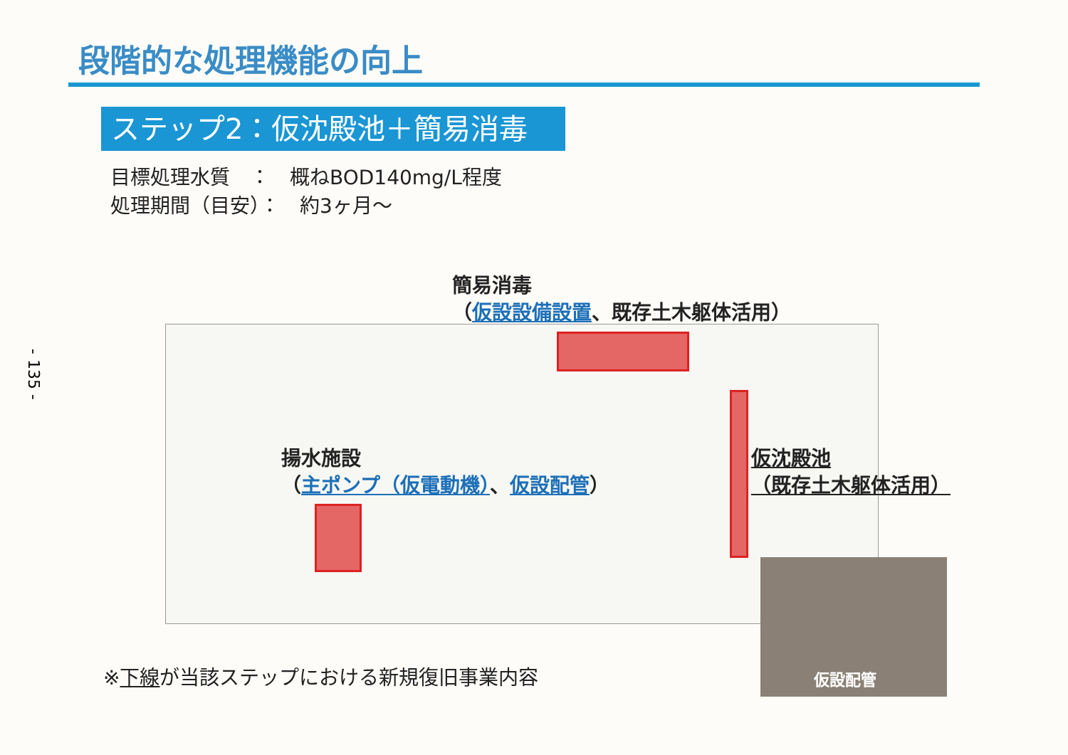- 135 -
段階的な処理機能の向上
ステップ2：仮沈殿池＋簡易消毒
目標処理水質　：　概ねBOD140mg/L程度
処理期間（目安）：　約3ヶ月～
簡易消毒
（仮設設備設置、既存土木躯体活用）
揚水施設
（主ポンプ（仮電動機）、仮設配管）
仮沈殿池
（既存土木躯体活用）
仮設配管
※下線が当該ステップにおける新規復旧事業内容